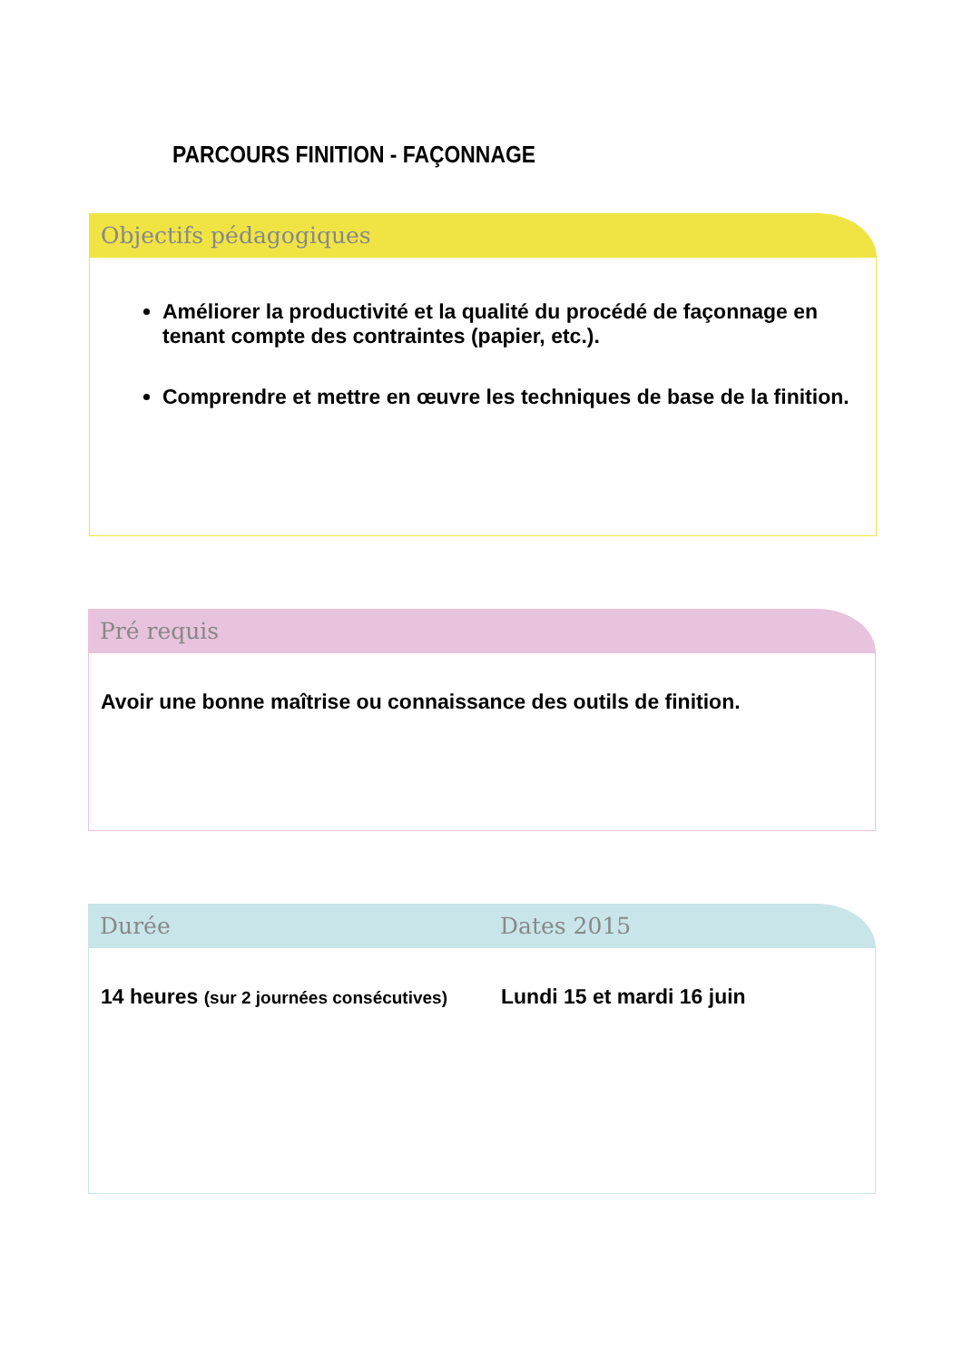PARCOURS FINITION - FAÇONNAGE
Objectifs pédagogiques
Améliorer la productivité et la qualité du procédé de façonnage en tenant compte des contraintes (papier, etc.).
Comprendre et mettre en œuvre les techniques de base de la finition.
Pré requis
Avoir une bonne maîtrise ou connaissance des outils de finition.
Durée Dates 2015
14 heures (sur 2 journées consécutives) Lundi 15 et mardi 16 juin